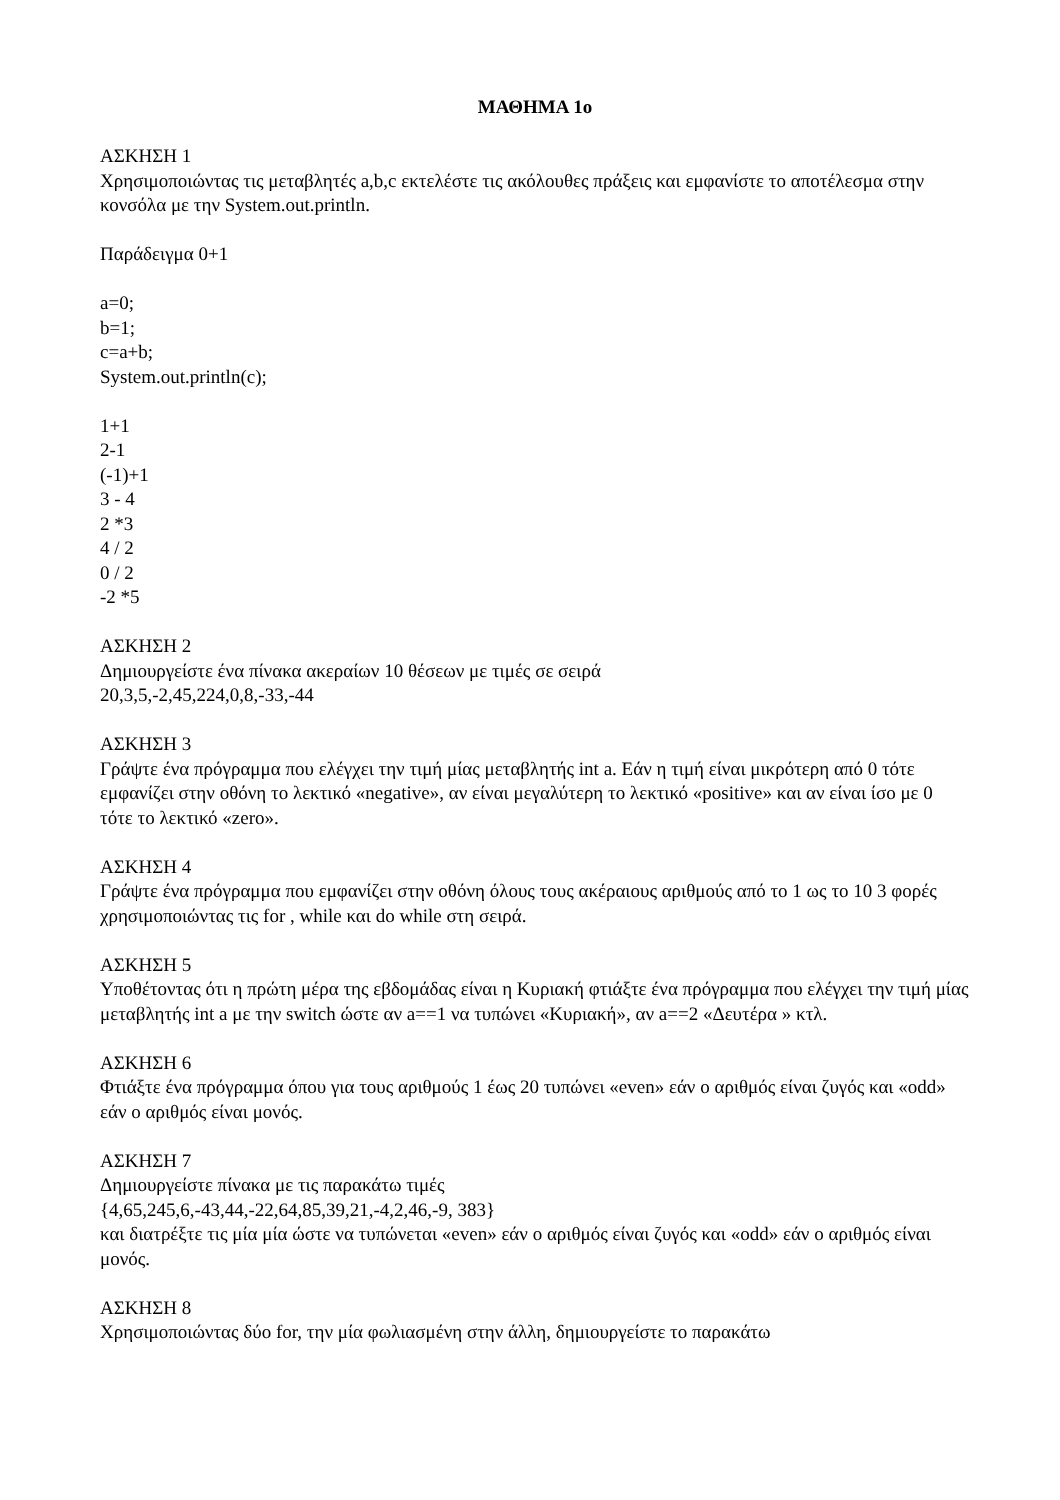ΜΑΘΗΜΑ 1ο
ΑΣΚΗΣΗ 1
Χρησιμοποιώντας τις μεταβλητές a,b,c εκτελέστε τις ακόλουθες πράξεις και εμφανίστε το αποτέλεσμα στην κονσόλα με την System.out.println.
Παράδειγμα 0+1
a=0;
b=1;
c=a+b;
System.out.println(c);
1+1
2-1
(-1)+1
3 - 4
2 *3
4 / 2
0 / 2
-2 *5
ΑΣΚΗΣΗ 2
Δημιουργείστε ένα πίνακα ακεραίων 10 θέσεων με τιμές σε σειρά
20,3,5,-2,45,224,0,8,-33,-44
ΑΣΚΗΣΗ 3
Γράψτε ένα πρόγραμμα που ελέγχει την τιμή μίας μεταβλητής int a. Εάν η τιμή είναι μικρότερη από 0 τότε εμφανίζει στην οθόνη το λεκτικό «negative», αν είναι μεγαλύτερη το λεκτικό «positive» και αν είναι ίσο με 0 τότε το λεκτικό «zero».
ΑΣΚΗΣΗ 4
Γράψτε ένα πρόγραμμα που εμφανίζει στην οθόνη όλους τους ακέραιους αριθμούς από το 1 ως το 10 3 φορές χρησιμοποιώντας τις for , while και do while στη σειρά.
ΑΣΚΗΣΗ 5
Υποθέτοντας ότι η πρώτη μέρα της εβδομάδας είναι η Κυριακή φτιάξτε ένα πρόγραμμα που ελέγχει την τιμή μίας μεταβλητής int a με την switch ώστε αν a==1 να τυπώνει «Κυριακή», αν a==2 «Δευτέρα » κτλ.
ΑΣΚΗΣΗ 6
Φτιάξτε ένα πρόγραμμα όπου για τους αριθμούς 1 έως 20 τυπώνει «even» εάν ο αριθμός είναι ζυγός και «odd» εάν ο αριθμός είναι μονός.
ΑΣΚΗΣΗ 7
Δημιουργείστε πίνακα με τις παρακάτω τιμές
{4,65,245,6,-43,44,-22,64,85,39,21,-4,2,46,-9, 383}
και διατρέξτε τις μία μία ώστε να τυπώνεται «even» εάν ο αριθμός είναι ζυγός και «odd» εάν ο αριθμός είναι μονός.
ΑΣΚΗΣΗ 8
Χρησιμοποιώντας δύο for, την μία φωλιασμένη στην άλλη, δημιουργείστε το παρακάτω